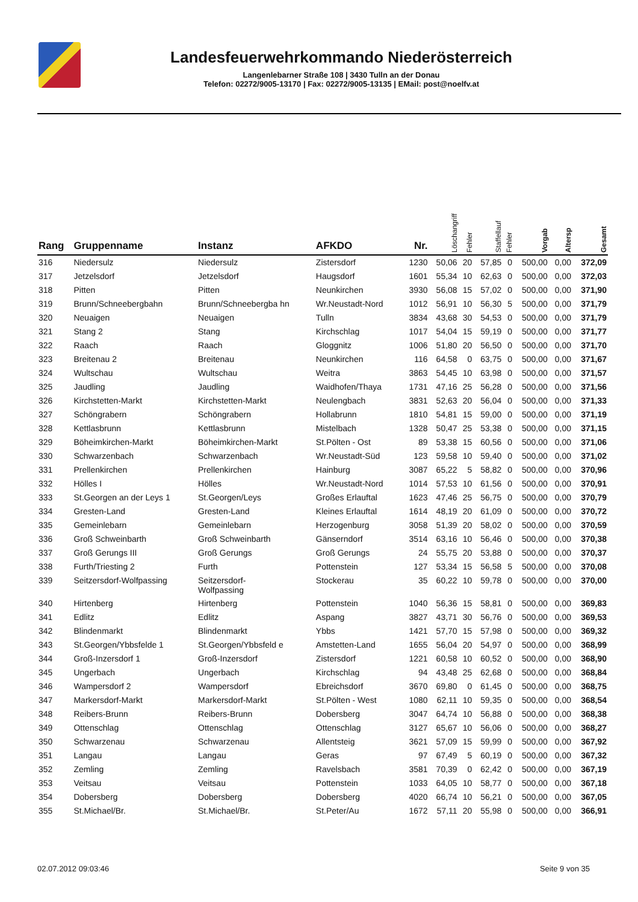Landesfeuerwehrkommando Niederösterreich
Langenlebarner Straße 108 | 3430 Tulln an der Donau
Telefon: 02272/9005-13170 | Fax: 02272/9005-13135 | EMail: post@noelfv.at
| Rang | Gruppenname | Instanz | AFKDO | Nr. | Löschangriff | Fehler | Staffellauf | Fehler | Vorgab | Altersp | Gesamt |
| --- | --- | --- | --- | --- | --- | --- | --- | --- | --- | --- | --- |
| 316 | Niedersulz | Niedersulz | Zistersdorf | 1230 | 50,06 | 20 | 57,85 | 0 | 500,00 | 0,00 | 372,09 |
| 317 | Jetzelsdorf | Jetzelsdorf | Haugsdorf | 1601 | 55,34 | 10 | 62,63 | 0 | 500,00 | 0,00 | 372,03 |
| 318 | Pitten | Pitten | Neunkirchen | 3930 | 56,08 | 15 | 57,02 | 0 | 500,00 | 0,00 | 371,90 |
| 319 | Brunn/Schneebergbahn | Brunn/Schneebergba hn | Wr.Neustadt-Nord | 1012 | 56,91 | 10 | 56,30 | 5 | 500,00 | 0,00 | 371,79 |
| 320 | Neuaigen | Neuaigen | Tulln | 3834 | 43,68 | 30 | 54,53 | 0 | 500,00 | 0,00 | 371,79 |
| 321 | Stang 2 | Stang | Kirchschlag | 1017 | 54,04 | 15 | 59,19 | 0 | 500,00 | 0,00 | 371,77 |
| 322 | Raach | Raach | Gloggnitz | 1006 | 51,80 | 20 | 56,50 | 0 | 500,00 | 0,00 | 371,70 |
| 323 | Breitenau 2 | Breitenau | Neunkirchen | 116 | 64,58 | 0 | 63,75 | 0 | 500,00 | 0,00 | 371,67 |
| 324 | Wultschau | Wultschau | Weitra | 3863 | 54,45 | 10 | 63,98 | 0 | 500,00 | 0,00 | 371,57 |
| 325 | Jaudling | Jaudling | Waidhofen/Thaya | 1731 | 47,16 | 25 | 56,28 | 0 | 500,00 | 0,00 | 371,56 |
| 326 | Kirchstetten-Markt | Kirchstetten-Markt | Neulengbach | 3831 | 52,63 | 20 | 56,04 | 0 | 500,00 | 0,00 | 371,33 |
| 327 | Schöngrabern | Schöngrabern | Hollabrunn | 1810 | 54,81 | 15 | 59,00 | 0 | 500,00 | 0,00 | 371,19 |
| 328 | Kettlasbrunn | Kettlasbrunn | Mistelbach | 1328 | 50,47 | 25 | 53,38 | 0 | 500,00 | 0,00 | 371,15 |
| 329 | Böheimkirchen-Markt | Böheimkirchen-Markt | St.Pölten - Ost | 89 | 53,38 | 15 | 60,56 | 0 | 500,00 | 0,00 | 371,06 |
| 330 | Schwarzenbach | Schwarzenbach | Wr.Neustadt-Süd | 123 | 59,58 | 10 | 59,40 | 0 | 500,00 | 0,00 | 371,02 |
| 331 | Prellenkirchen | Prellenkirchen | Hainburg | 3087 | 65,22 | 5 | 58,82 | 0 | 500,00 | 0,00 | 370,96 |
| 332 | Hölles I | Hölles | Wr.Neustadt-Nord | 1014 | 57,53 | 10 | 61,56 | 0 | 500,00 | 0,00 | 370,91 |
| 333 | St.Georgen an der Leys 1 | St.Georgen/Leys | Großes Erlauftal | 1623 | 47,46 | 25 | 56,75 | 0 | 500,00 | 0,00 | 370,79 |
| 334 | Gresten-Land | Gresten-Land | Kleines Erlauftal | 1614 | 48,19 | 20 | 61,09 | 0 | 500,00 | 0,00 | 370,72 |
| 335 | Gemeinlebarn | Gemeinlebarn | Herzogenburg | 3058 | 51,39 | 20 | 58,02 | 0 | 500,00 | 0,00 | 370,59 |
| 336 | Groß Schweinbarth | Groß Schweinbarth | Gänserndorf | 3514 | 63,16 | 10 | 56,46 | 0 | 500,00 | 0,00 | 370,38 |
| 337 | Groß Gerungs III | Groß Gerungs | Groß Gerungs | 24 | 55,75 | 20 | 53,88 | 0 | 500,00 | 0,00 | 370,37 |
| 338 | Furth/Triesting 2 | Furth | Pottenstein | 127 | 53,34 | 15 | 56,58 | 5 | 500,00 | 0,00 | 370,08 |
| 339 | Seitzersdorf-Wolfpassing | Seitzersdorf- Wolfpassing | Stockerau | 35 | 60,22 | 10 | 59,78 | 0 | 500,00 | 0,00 | 370,00 |
| 340 | Hirtenberg | Hirtenberg | Pottenstein | 1040 | 56,36 | 15 | 58,81 | 0 | 500,00 | 0,00 | 369,83 |
| 341 | Edlitz | Edlitz | Aspang | 3827 | 43,71 | 30 | 56,76 | 0 | 500,00 | 0,00 | 369,53 |
| 342 | Blindenmarkt | Blindenmarkt | Ybbs | 1421 | 57,70 | 15 | 57,98 | 0 | 500,00 | 0,00 | 369,32 |
| 343 | St.Georgen/Ybbsfelde 1 | St.Georgen/Ybbsfeld e | Amstetten-Land | 1655 | 56,04 | 20 | 54,97 | 0 | 500,00 | 0,00 | 368,99 |
| 344 | Groß-Inzersdorf 1 | Groß-Inzersdorf | Zistersdorf | 1221 | 60,58 | 10 | 60,52 | 0 | 500,00 | 0,00 | 368,90 |
| 345 | Ungerbach | Ungerbach | Kirchschlag | 94 | 43,48 | 25 | 62,68 | 0 | 500,00 | 0,00 | 368,84 |
| 346 | Wampersdorf 2 | Wampersdorf | Ebreichsdorf | 3670 | 69,80 | 0 | 61,45 | 0 | 500,00 | 0,00 | 368,75 |
| 347 | Markersdorf-Markt | Markersdorf-Markt | St.Pölten - West | 1080 | 62,11 | 10 | 59,35 | 0 | 500,00 | 0,00 | 368,54 |
| 348 | Reibers-Brunn | Reibers-Brunn | Dobersberg | 3047 | 64,74 | 10 | 56,88 | 0 | 500,00 | 0,00 | 368,38 |
| 349 | Ottenschlag | Ottenschlag | Ottenschlag | 3127 | 65,67 | 10 | 56,06 | 0 | 500,00 | 0,00 | 368,27 |
| 350 | Schwarzenau | Schwarzenau | Allentsteig | 3621 | 57,09 | 15 | 59,99 | 0 | 500,00 | 0,00 | 367,92 |
| 351 | Langau | Langau | Geras | 97 | 67,49 | 5 | 60,19 | 0 | 500,00 | 0,00 | 367,32 |
| 352 | Zemling | Zemling | Ravelsbach | 3581 | 70,39 | 0 | 62,42 | 0 | 500,00 | 0,00 | 367,19 |
| 353 | Veitsau | Veitsau | Pottenstein | 1033 | 64,05 | 10 | 58,77 | 0 | 500,00 | 0,00 | 367,18 |
| 354 | Dobersberg | Dobersberg | Dobersberg | 4020 | 66,74 | 10 | 56,21 | 0 | 500,00 | 0,00 | 367,05 |
| 355 | St.Michael/Br. | St.Michael/Br. | St.Peter/Au | 1672 | 57,11 | 20 | 55,98 | 0 | 500,00 | 0,00 | 366,91 |
02.07.2012 09:03:46 Seite 9 von 35